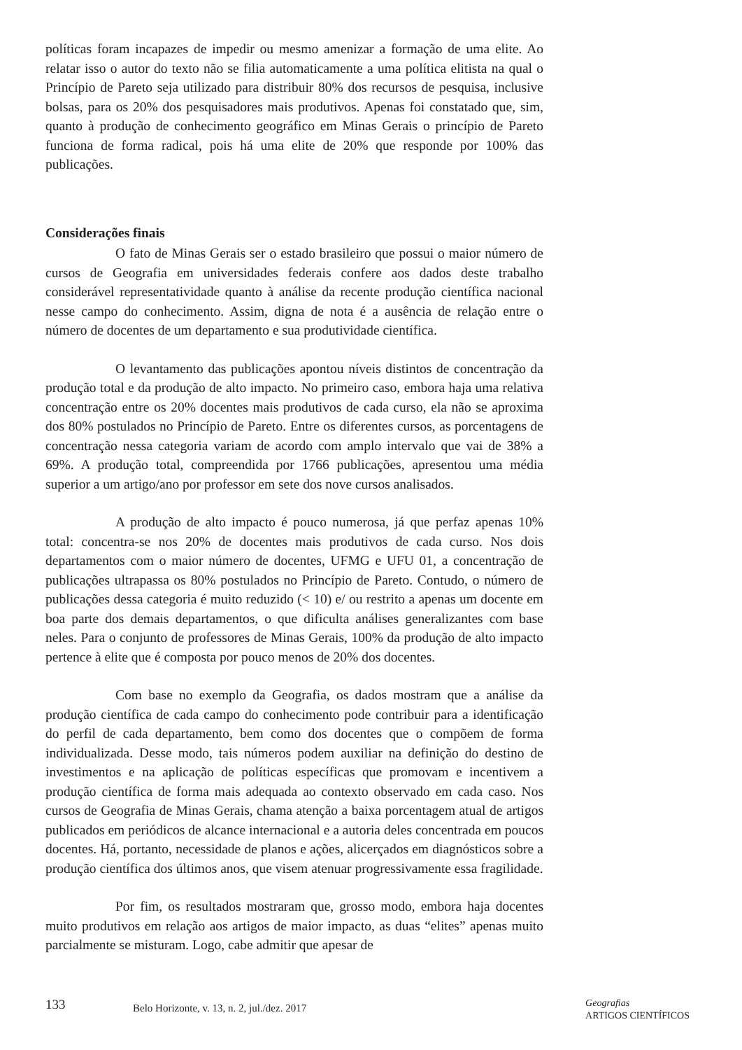políticas foram incapazes de impedir ou mesmo amenizar a formação de uma elite. Ao relatar isso o autor do texto não se filia automaticamente a uma política elitista na qual o Princípio de Pareto seja utilizado para distribuir 80% dos recursos de pesquisa, inclusive bolsas, para os 20% dos pesquisadores mais produtivos. Apenas foi constatado que, sim, quanto à produção de conhecimento geográfico em Minas Gerais o princípio de Pareto funciona de forma radical, pois há uma elite de 20% que responde por 100% das publicações.
Considerações finais
O fato de Minas Gerais ser o estado brasileiro que possui o maior número de cursos de Geografia em universidades federais confere aos dados deste trabalho considerável representatividade quanto à análise da recente produção científica nacional nesse campo do conhecimento. Assim, digna de nota é a ausência de relação entre o número de docentes de um departamento e sua produtividade científica.
O levantamento das publicações apontou níveis distintos de concentração da produção total e da produção de alto impacto. No primeiro caso, embora haja uma relativa concentração entre os 20% docentes mais produtivos de cada curso, ela não se aproxima dos 80% postulados no Princípio de Pareto. Entre os diferentes cursos, as porcentagens de concentração nessa categoria variam de acordo com amplo intervalo que vai de 38% a 69%. A produção total, compreendida por 1766 publicações, apresentou uma média superior a um artigo/ano por professor em sete dos nove cursos analisados.
A produção de alto impacto é pouco numerosa, já que perfaz apenas 10% total: concentra-se nos 20% de docentes mais produtivos de cada curso. Nos dois departamentos com o maior número de docentes, UFMG e UFU 01, a concentração de publicações ultrapassa os 80% postulados no Princípio de Pareto. Contudo, o número de publicações dessa categoria é muito reduzido (< 10) e/ ou restrito a apenas um docente em boa parte dos demais departamentos, o que dificulta análises generalizantes com base neles. Para o conjunto de professores de Minas Gerais, 100% da produção de alto impacto pertence à elite que é composta por pouco menos de 20% dos docentes.
Com base no exemplo da Geografia, os dados mostram que a análise da produção científica de cada campo do conhecimento pode contribuir para a identificação do perfil de cada departamento, bem como dos docentes que o compõem de forma individualizada. Desse modo, tais números podem auxiliar na definição do destino de investimentos e na aplicação de políticas específicas que promovam e incentivem a produção científica de forma mais adequada ao contexto observado em cada caso. Nos cursos de Geografia de Minas Gerais, chama atenção a baixa porcentagem atual de artigos publicados em periódicos de alcance internacional e a autoria deles concentrada em poucos docentes. Há, portanto, necessidade de planos e ações, alicerçados em diagnósticos sobre a produção científica dos últimos anos, que visem atenuar progressivamente essa fragilidade.
Por fim, os resultados mostraram que, grosso modo, embora haja docentes muito produtivos em relação aos artigos de maior impacto, as duas “elites” apenas muito parcialmente se misturam. Logo, cabe admitir que apesar de
133
Belo Horizonte, v. 13, n. 2, jul./dez. 2017
Geografias
ARTIGOS CIENTÍFICOS